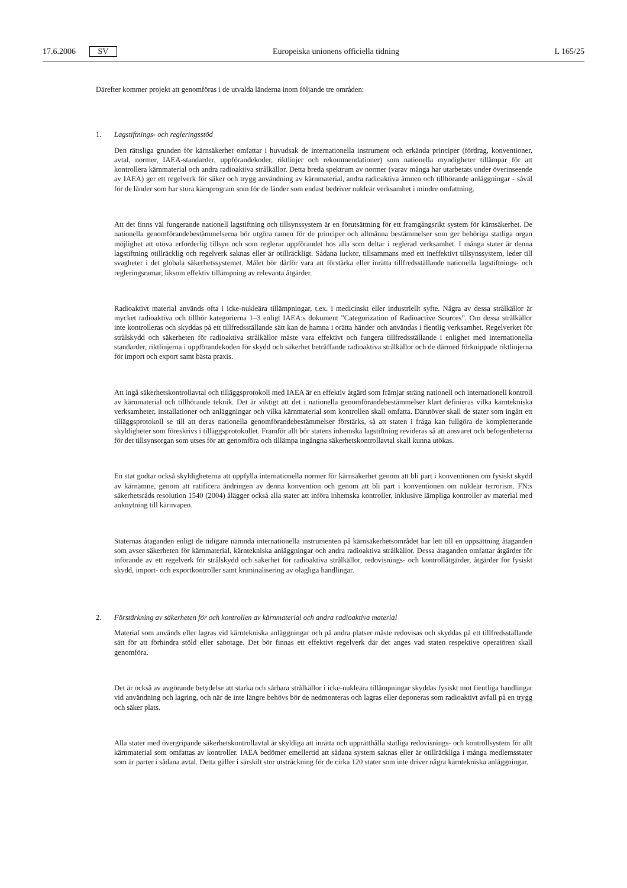17.6.2006 SV Europeiska unionens officiella tidning L 165/25
Därefter kommer projekt att genomföras i de utvalda länderna inom följande tre områden:
1. Lagstiftnings- och regleringsstöd
Den rättsliga grunden för kärnsäkerhet omfattar i huvudsak de internationella instrument och erkända principer (fördrag, konventioner, avtal, normer, IAEA-standarder, uppförandekoder, riktlinjer och rekommendationer) som nationella myndigheter tillämpar för att kontrollera kärnmaterial och andra radioaktiva strålkällor. Detta breda spektrum av normer (varav många har utarbetats under överinseende av IAEA) ger ett regelverk för säker och trygg användning av kärnmaterial, andra radioaktiva ämnen och tillhörande anläggningar - såväl för de länder som har stora kärnprogram som för de länder som endast bedriver nukleär verksamhet i mindre omfattning.
Att det finns väl fungerande nationell lagstiftning och tillsynssystem är en förutsättning för ett framgångsrikt system för kärnsäkerhet. De nationella genomförandebestämmelserna bör utgöra ramen för de principer och allmänna bestämmelser som ger behöriga statliga organ möjlighet att utöva erforderlig tillsyn och som reglerar uppförandet hos alla som deltar i reglerad verksamhet. I många stater är denna lagstiftning otillräcklig och regelverk saknas eller är otillräckligt. Sådana luckor, tillsammans med ett ineffektivt tillsynssystem, leder till svagheter i det globala säkerhetssystemet. Målet bör därför vara att förstärka eller inrätta tillfredsställande nationella lagstiftnings- och regleringsramar, liksom effektiv tillämpning av relevanta åtgärder.
Radioaktivt material används ofta i icke-nukleära tillämpningar, t.ex. i medicinskt eller industriellt syfte. Några av dessa strålkällor är mycket radioaktiva och tillhör kategorierna 1–3 enligt IAEA:s dokument ”Categorization of Radioactive Sources”. Om dessa strålkällor inte kontrolleras och skyddas på ett tillfredsställande sätt kan de hamna i orätta händer och användas i fientlig verksamhet. Regelverket för strålskydd och säkerheten för radioaktiva strålkällor måste vara effektivt och fungera tillfredsställande i enlighet med internationella standarder, riktlinjerna i uppförandekoden för skydd och säkerhet beträffande radioaktiva strålkällor och de därmed förknippade riktlinjerna för import och export samt bästa praxis.
Att ingå säkerhetskontrollavtal och tilläggsprotokoll med IAEA är en effektiv åtgärd som främjar sträng nationell och internationell kontroll av kärnmaterial och tillhörande teknik. Det är viktigt att det i nationella genomförandebestämmelser klart definieras vilka kärntekniska verksamheter, installationer och anläggningar och vilka kärnmaterial som kontrollen skall omfatta. Därutöver skall de stater som ingått ett tilläggsprotokoll se till att deras nationella genomförandebestämmelser förstärks, så att staten i fråga kan fullgöra de kompletterande skyldigheter som föreskrivs i tilläggsprotokollet. Framför allt bör statens inhemska lagstiftning revideras så att ansvaret och befogenheterna för det tillsynsorgan som utses för att genomföra och tillämpa ingångna säkerhetskontrollavtal skall kunna utökas.
En stat godtar också skyldigheterna att uppfylla internationella normer för kärnsäkerhet genom att bli part i konventionen om fysiskt skydd av kärnämne, genom att ratificera ändringen av denna konvention och genom att bli part i konventionen om nukleär terrorism. FN:s säkerhetsråds resolution 1540 (2004) ålägger också alla stater att införa inhemska kontroller, inklusive lämpliga kontroller av material med anknytning till kärnvapen.
Staternas åtaganden enligt de tidigare nämnda internationella instrumenten på kärnsäkerhetsområdet har lett till en uppsättning åtaganden som avser säkerheten för kärnmaterial, kärntekniska anläggningar och andra radioaktiva strålkällor. Dessa åtaganden omfattar åtgärder för införande av ett regelverk för strålskydd och säkerhet för radioaktiva strålkällor, redovisnings- och kontrollåtgärder, åtgärder för fysiskt skydd, import- och exportkontroller samt kriminalisering av olagliga handlingar.
2. Förstärkning av säkerheten för och kontrollen av kärnmaterial och andra radioaktiva material
Material som används eller lagras vid kärntekniska anläggningar och på andra platser måste redovisas och skyddas på ett tillfredsställande sätt för att förhindra stöld eller sabotage. Det bör finnas ett effektivt regelverk där det anges vad staten respektive operatören skall genomföra.
Det är också av avgörande betydelse att starka och sårbara strålkällor i icke-nukleära tillämpningar skyddas fysiskt mot fientliga handlingar vid användning och lagring, och när de inte längre behövs bör de nedmonteras och lagras eller deponeras som radioaktivt avfall på en trygg och säker plats.
Alla stater med övergripande säkerhetskontrollavtal är skyldiga att inrätta och upprätthålla statliga redovisnings- och kontrollsystem för allt kärnmaterial som omfattas av kontroller. IAEA bedömer emellertid att sådana system saknas eller är otillräckliga i många medlemsstater som är parter i sådana avtal. Detta gäller i särskilt stor utsträckning för de cirka 120 stater som inte driver några kärntekniska anläggningar.